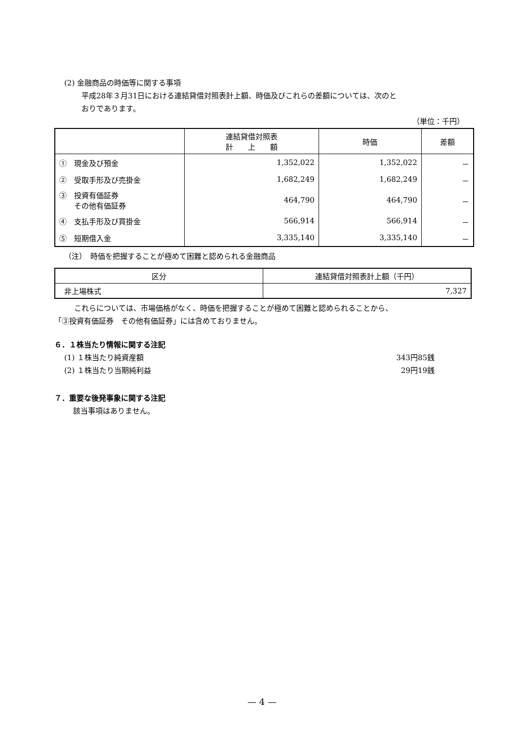(2) 金融商品の時価等に関する事項
平成28年３月31日における連結貸借対照表計上額、時価及びこれらの差額については、次のと
おりであります。
（単位：千円）
| | 連結貸借対照表 計 上 額 | 時価 | 差額 |
| --- | --- | --- | --- |
| ① 現金及び預金 | 1,352,022 | 1,352,022 | － |
| ② 受取手形及び売掛金 | 1,682,249 | 1,682,249 | － |
| ③ 投資有価証券 その他有価証券 | 464,790 | 464,790 | － |
| ④ 支払手形及び買掛金 | 566,914 | 566,914 | － |
| ⑤ 短期借入金 | 3,335,140 | 3,335,140 | － |
（注）　時価を把握することが極めて困難と認められる金融商品
| 区分 | 連結貸借対照表計上額（千円） |
| --- | --- |
| 非上場株式 | 7,327 |
これらについては、市場価格がなく、時価を把握することが極めて困難と認められることから、
「③投資有価証券　その他有価証券」には含めておりません。
６．１株当たり情報に関する注記
(1) １株当たり純資産額 343円85銭
(2) １株当たり当期純利益 29円19銭
７．重要な後発事象に関する注記
該当事項はありません。
— 4 —